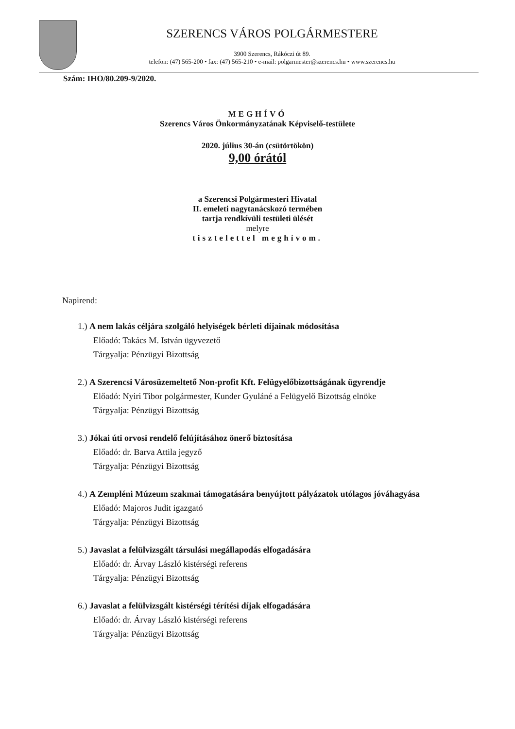SZERENCS VÁROS POLGÁRMESTERE
3900 Szerencs, Rákóczi út 89.
telefon: (47) 565-200 • fax: (47) 565-210 • e-mail: polgarmester@szerencs.hu • www.szerencs.hu
Szám: IHO/80.209-9/2020.
MEGHÍVÓ
Szerencs Város Önkormányzatának Képviselő-testülete
2020. július 30-án (csütörtökön)
9,00 órától
a Szerencsi Polgármesteri Hivatal
II. emeleti nagytanácskozó termében
tartja rendkívüli testületi ülését
melyre
tisztelettel meghívom.
Napirend:
1.) A nem lakás céljára szolgáló helyiségek bérleti díjainak módosítása
Előadó: Takács M. István ügyvezető
Tárgyalja: Pénzügyi Bizottság
2.) A Szerencsi Városüzemeltető Non-profit Kft. Felügyelőbizottságának ügyrendje
Előadó: Nyiri Tibor polgármester, Kunder Gyuláné a Felügyelő Bizottság elnöke
Tárgyalja: Pénzügyi Bizottság
3.) Jókai úti orvosi rendelő felújításához önerő biztosítása
Előadó: dr. Barva Attila jegyző
Tárgyalja: Pénzügyi Bizottság
4.) A Zempléni Múzeum szakmai támogatására benyújtott pályázatok utólagos jóváhagyása
Előadó: Majoros Judit igazgató
Tárgyalja: Pénzügyi Bizottság
5.) Javaslat a felülvizsgált társulási megállapodás elfogadására
Előadó: dr. Árvay László kistérségi referens
Tárgyalja: Pénzügyi Bizottság
6.) Javaslat a felülvizsgált kistérségi térítési díjak elfogadására
Előadó: dr. Árvay László kistérségi referens
Tárgyalja: Pénzügyi Bizottság